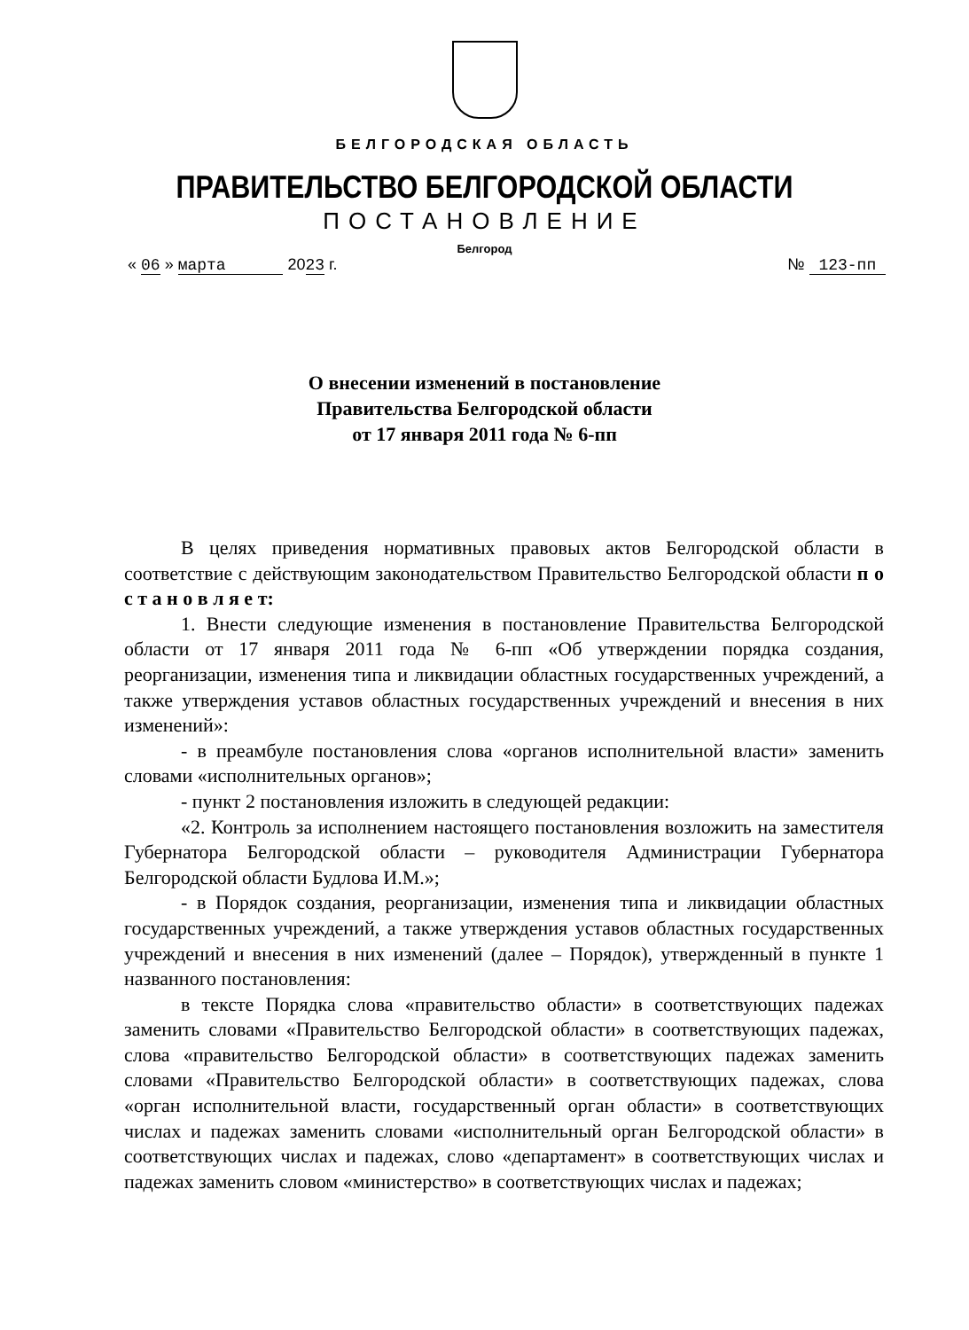БЕЛГОРОДСКАЯ ОБЛАСТЬ
ПРАВИТЕЛЬСТВО БЕЛГОРОДСКОЙ ОБЛАСТИ
ПОСТАНОВЛЕНИЕ
Белгород
« 06 » марта 2023 г. № 123-пп
О внесении изменений в постановление
Правительства Белгородской области
от 17 января 2011 года № 6-пп
В целях приведения нормативных правовых актов Белгородской области в соответствие с действующим законодательством Правительство Белгородской области п о с т а н о в л я е т:
1. Внести следующие изменения в постановление Правительства Белгородской области от 17 января 2011 года № 6-пп «Об утверждении порядка создания, реорганизации, изменения типа и ликвидации областных государственных учреждений, а также утверждения уставов областных государственных учреждений и внесения в них изменений»:
- в преамбуле постановления слова «органов исполнительной власти» заменить словами «исполнительных органов»;
- пункт 2 постановления изложить в следующей редакции:
«2. Контроль за исполнением настоящего постановления возложить на заместителя Губернатора Белгородской области – руководителя Администрации Губернатора Белгородской области Будлова И.М.»;
- в Порядок создания, реорганизации, изменения типа и ликвидации областных государственных учреждений, а также утверждения уставов областных государственных учреждений и внесения в них изменений (далее – Порядок), утвержденный в пункте 1 названного постановления:
в тексте Порядка слова «правительство области» в соответствующих падежах заменить словами «Правительство Белгородской области» в соответствующих падежах, слова «правительство Белгородской области» в соответствующих падежах заменить словами «Правительство Белгородской области» в соответствующих падежах, слова «орган исполнительной власти, государственный орган области» в соответствующих числах и падежах заменить словами «исполнительный орган Белгородской области» в соответствующих числах и падежах, слово «департамент» в соответствующих числах и падежах заменить словом «министерство» в соответствующих числах и падежах;